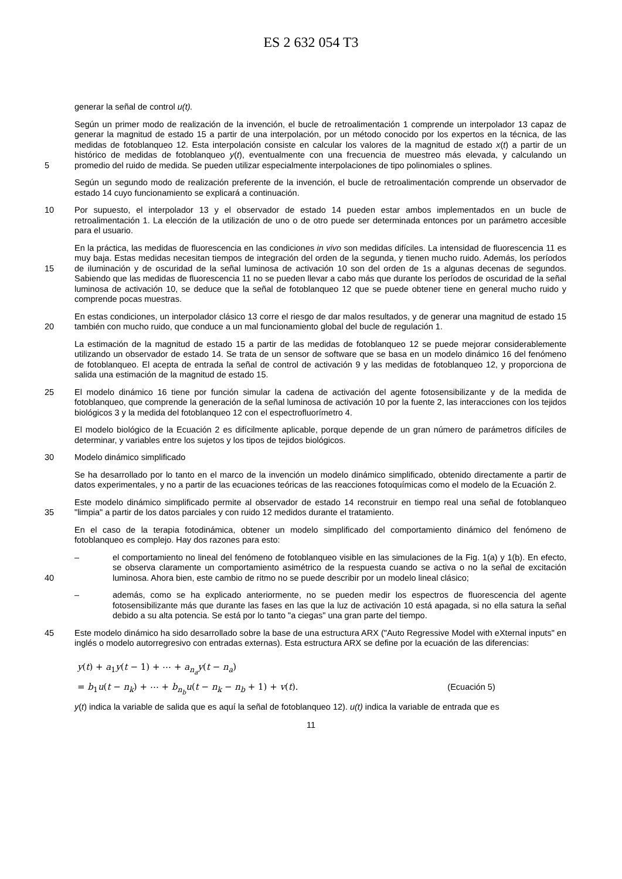ES 2 632 054 T3
generar la señal de control u(t).
5 Según un primer modo de realización de la invención, el bucle de retroalimentación 1 comprende un interpolador 13 capaz de generar la magnitud de estado 15 a partir de una interpolación, por un método conocido por los expertos en la técnica, de las medidas de fotoblanqueo 12. Esta interpolación consiste en calcular los valores de la magnitud de estado x(t) a partir de un histórico de medidas de fotoblanqueo y(t), eventualmente con una frecuencia de muestreo más elevada, y calculando un promedio del ruido de medida. Se pueden utilizar especialmente interpolaciones de tipo polinomiales o splines.
Según un segundo modo de realización preferente de la invención, el bucle de retroalimentación comprende un observador de estado 14 cuyo funcionamiento se explicará a continuación.
10 Por supuesto, el interpolador 13 y el observador de estado 14 pueden estar ambos implementados en un bucle de retroalimentación 1. La elección de la utilización de uno o de otro puede ser determinada entonces por un parámetro accesible para el usuario.
15 En la práctica, las medidas de fluorescencia en las condiciones in vivo son medidas difíciles. La intensidad de fluorescencia 11 es muy baja. Estas medidas necesitan tiempos de integración del orden de la segunda, y tienen mucho ruido. Además, los períodos de iluminación y de oscuridad de la señal luminosa de activación 10 son del orden de 1s a algunas decenas de segundos. Sabiendo que las medidas de fluorescencia 11 no se pueden llevar a cabo más que durante los períodos de oscuridad de la señal luminosa de activación 10, se deduce que la señal de fotoblanqueo 12 que se puede obtener tiene en general mucho ruido y comprende pocas muestras.
20 En estas condiciones, un interpolador clásico 13 corre el riesgo de dar malos resultados, y de generar una magnitud de estado 15 también con mucho ruido, que conduce a un mal funcionamiento global del bucle de regulación 1.
La estimación de la magnitud de estado 15 a partir de las medidas de fotoblanqueo 12 se puede mejorar considerablemente utilizando un observador de estado 14. Se trata de un sensor de software que se basa en un modelo dinámico 16 del fenómeno de fotoblanqueo. El acepta de entrada la señal de control de activación 9 y las medidas de fotoblanqueo 12, y proporciona de salida una estimación de la magnitud de estado 15.
25 El modelo dinámico 16 tiene por función simular la cadena de activación del agente fotosensibilizante y de la medida de fotoblanqueo, que comprende la generación de la señal luminosa de activación 10 por la fuente 2, las interacciones con los tejidos biológicos 3 y la medida del fotoblanqueo 12 con el espectrofluorímetro 4.
El modelo biológico de la Ecuación 2 es difícilmente aplicable, porque depende de un gran número de parámetros difíciles de determinar, y variables entre los sujetos y los tipos de tejidos biológicos.
30 Modelo dinámico simplificado
Se ha desarrollado por lo tanto en el marco de la invención un modelo dinámico simplificado, obtenido directamente a partir de datos experimentales, y no a partir de las ecuaciones teóricas de las reacciones fotoquímicas como el modelo de la Ecuación 2.
35 Este modelo dinámico simplificado permite al observador de estado 14 reconstruir en tiempo real una señal de fotoblanqueo "limpia" a partir de los datos parciales y con ruido 12 medidos durante el tratamiento.
En el caso de la terapia fotodinámica, obtener un modelo simplificado del comportamiento dinámico del fenómeno de fotoblanqueo es complejo. Hay dos razones para esto:
40 – el comportamiento no lineal del fenómeno de fotoblanqueo visible en las simulaciones de la Fig. 1(a) y 1(b). En efecto, se observa claramente un comportamiento asimétrico de la respuesta cuando se activa o no la señal de excitación luminosa. Ahora bien, este cambio de ritmo no se puede describir por un modelo lineal clásico;
– además, como se ha explicado anteriormente, no se pueden medir los espectros de fluorescencia del agente fotosensibilizante más que durante las fases en las que la luz de activación 10 está apagada, si no ella satura la señal debido a su alta potencia. Se está por lo tanto "a ciegas" una gran parte del tiempo.
45 Este modelo dinámico ha sido desarrollado sobre la base de una estructura ARX ("Auto Regressive Model with eXternal inputs" en inglés o modelo autorregresivo con entradas externas). Esta estructura ARX se define por la ecuación de las diferencias:
y(t) + a<sub>1</sub>y(t − 1) + ⋯ + a<sub>n<sub>a</sub></sub>y(t − n<sub>a</sub>)
= b<sub>1</sub>u(t − n<sub>k</sub>) + ⋯ + b<sub>n<sub>b</sub></sub>u(t − n<sub>k</sub> − n<sub>b</sub> + 1) + v(t). (Ecuación 5)
y(t) indica la variable de salida que es aquí la señal de fotoblanqueo 12). u(t) indica la variable de entrada que es
11